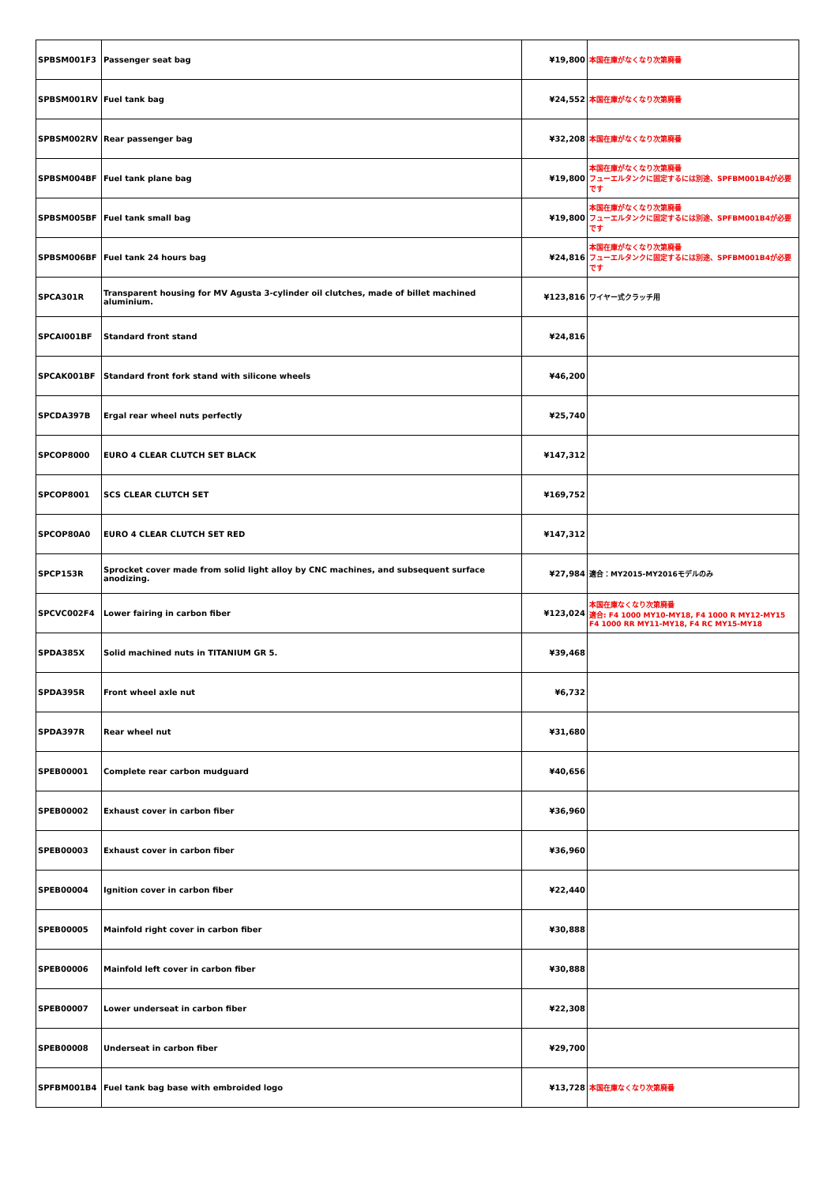| SPBSM001F3 | Passenger seat bag | ¥19,800 | 本国在庫がなくなり次第廃番 |
| SPBSM001RV | Fuel tank bag | ¥24,552 | 本国在庫がなくなり次第廃番 |
| SPBSM002RV | Rear passenger bag | ¥32,208 | 本国在庫がなくなり次第廃番 |
| SPBSM004BF | Fuel tank plane bag | ¥19,800 | 本国在庫がなくなり次第廃番 フューエルタンクに固定するには別途、SPFBM001B4が必要です |
| SPBSM005BF | Fuel tank small bag | ¥19,800 | 本国在庫がなくなり次第廃番 フューエルタンクに固定するには別途、SPFBM001B4が必要です |
| SPBSM006BF | Fuel tank 24 hours bag | ¥24,816 | 本国在庫がなくなり次第廃番 フューエルタンクに固定するには別途、SPFBM001B4が必要です |
| SPCA301R | Transparent housing for MV Agusta 3-cylinder oil clutches, made of billet machined aluminium. | ¥123,816 | ワイヤー式クラッチ用 |
| SPCAI001BF | Standard front stand | ¥24,816 | |
| SPCAK001BF | Standard front fork stand with silicone wheels | ¥46,200 | |
| SPCDA397B | Ergal rear wheel nuts perfectly | ¥25,740 | |
| SPCOP8000 | EURO 4 CLEAR CLUTCH SET BLACK | ¥147,312 | |
| SPCOP8001 | SCS CLEAR CLUTCH SET | ¥169,752 | |
| SPCOP80A0 | EURO 4 CLEAR CLUTCH SET RED | ¥147,312 | |
| SPCP153R | Sprocket cover made from solid light alloy by CNC machines, and subsequent surface anodizing. | ¥27,984 | 適合：MY2015-MY2016モデルのみ |
| SPCVC002F4 | Lower fairing in carbon fiber | ¥123,024 | 本国在庫なくなり次第廃番 適合: F4 1000 MY10-MY18, F4 1000 R MY12-MY15 F4 1000 RR MY11-MY18, F4 RC MY15-MY18 |
| SPDA385X | Solid machined nuts in TITANIUM GR 5. | ¥39,468 | |
| SPDA395R | Front wheel axle nut | ¥6,732 | |
| SPDA397R | Rear wheel nut | ¥31,680 | |
| SPEB00001 | Complete rear carbon mudguard | ¥40,656 | |
| SPEB00002 | Exhaust cover in carbon fiber | ¥36,960 | |
| SPEB00003 | Exhaust cover in carbon fiber | ¥36,960 | |
| SPEB00004 | Ignition cover in carbon fiber | ¥22,440 | |
| SPEB00005 | Mainfold right cover in carbon fiber | ¥30,888 | |
| SPEB00006 | Mainfold left cover in carbon fiber | ¥30,888 | |
| SPEB00007 | Lower underseat in carbon fiber | ¥22,308 | |
| SPEB00008 | Underseat in carbon fiber | ¥29,700 | |
| SPFBM001B4 | Fuel tank bag base with embroided logo | ¥13,728 | 本国在庫なくなり次第廃番 |